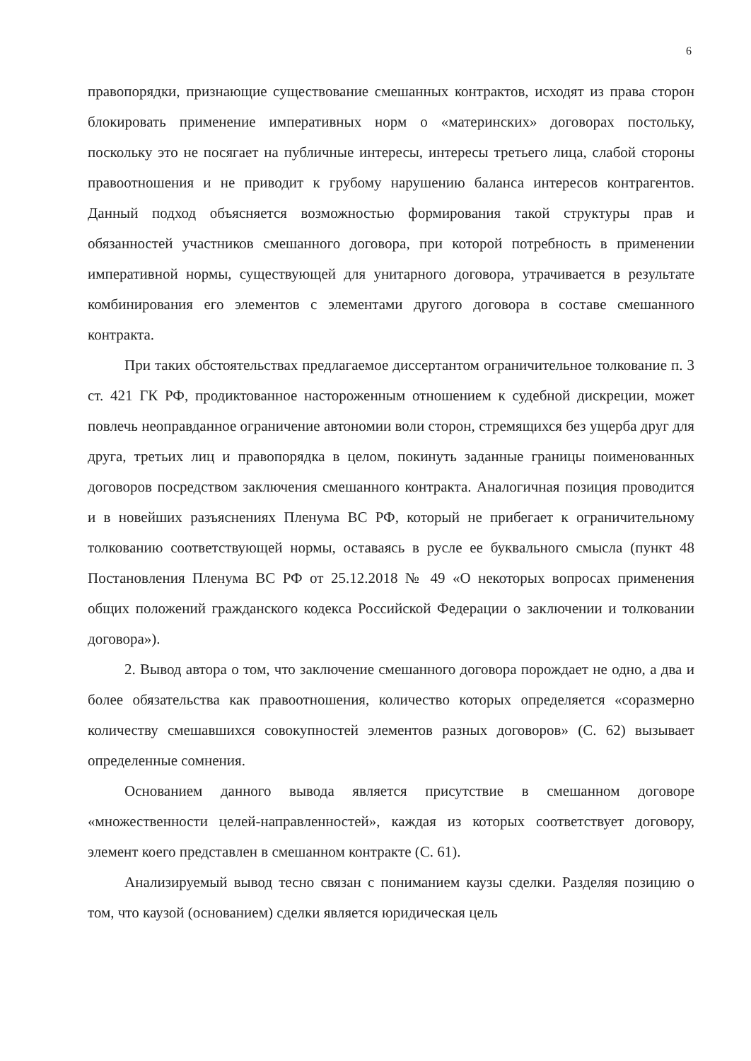6
правопорядки, признающие существование смешанных контрактов, исходят из права сторон блокировать применение императивных норм о «материнских» договорах постольку, поскольку это не посягает на публичные интересы, интересы третьего лица, слабой стороны правоотношения и не приводит к грубому нарушению баланса интересов контрагентов. Данный подход объясняется возможностью формирования такой структуры прав и обязанностей участников смешанного договора, при которой потребность в применении императивной нормы, существующей для унитарного договора, утрачивается в результате комбинирования его элементов с элементами другого договора в составе смешанного контракта.
При таких обстоятельствах предлагаемое диссертантом ограничительное толкование п. 3 ст. 421 ГК РФ, продиктованное настороженным отношением к судебной дискреции, может повлечь неоправданное ограничение автономии воли сторон, стремящихся без ущерба друг для друга, третьих лиц и правопорядка в целом, покинуть заданные границы поименованных договоров посредством заключения смешанного контракта. Аналогичная позиция проводится и в новейших разъяснениях Пленума ВС РФ, который не прибегает к ограничительному толкованию соответствующей нормы, оставаясь в русле ее буквального смысла (пункт 48 Постановления Пленума ВС РФ от 25.12.2018 № 49 «О некоторых вопросах применения общих положений гражданского кодекса Российской Федерации о заключении и толковании договора»).
2. Вывод автора о том, что заключение смешанного договора порождает не одно, а два и более обязательства как правоотношения, количество которых определяется «соразмерно количеству смешавшихся совокупностей элементов разных договоров» (С. 62) вызывает определенные сомнения.
Основанием данного вывода является присутствие в смешанном договоре «множественности целей-направленностей», каждая из которых соответствует договору, элемент коего представлен в смешанном контракте (С. 61).
Анализируемый вывод тесно связан с пониманием каузы сделки. Разделяя позицию о том, что каузой (основанием) сделки является юридическая цель